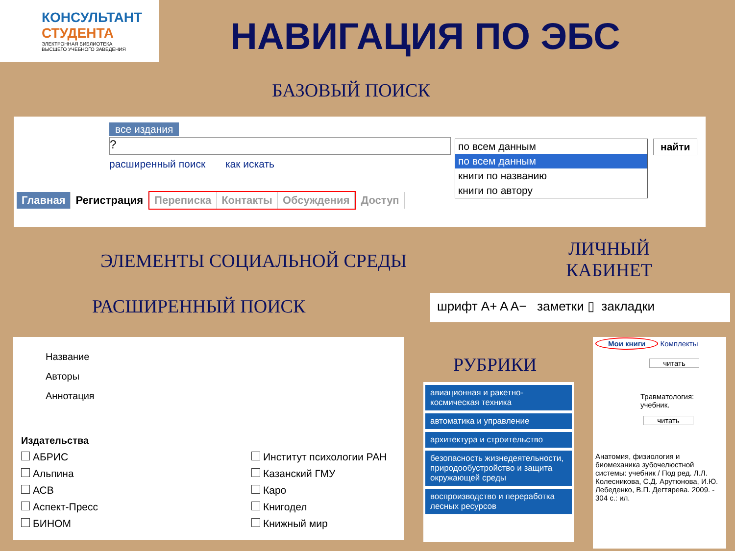КОНСУЛЬТАНТ
СТУДЕНТА
ЭЛЕКТРОННАЯ БИБЛИОТЕКА
ВЫСШЕГО УЧЕБНОГО ЗАВЕДЕНИЯ
НАВИГАЦИЯ ПО ЭБС
БАЗОВЫЙ ПОИСК
все издания
?
расширенный поиск как искать
по всем данным
по всем данным
книги по названию
книги по автору
найти
Главная Регистрация Переписка Контакты Обсуждения Доступ
ЭЛЕМЕНТЫ СОЦИАЛЬНОЙ СРЕДЫ
ЛИЧНЫЙ
КАБИНЕТ
РАСШИРЕННЫЙ ПОИСК шрифт A+ A A− заметки ▯ закладки
Название
Авторы
Аннотация
Издательства
АБРИС
Альпина
АСВ
Аспект-Пресс
БИНОМ
Институт психологии РАН
Казанский ГМУ
Каро
Книгодел
Книжный мир
РУБРИКИ
авиационная и ракетно-космическая техника
автоматика и управление
архитектура и строительство
безопасность жизнедеятельности, природообустройство и защита окружающей среды
воспроизводство и переработка лесных ресурсов
Мои книги Комплекты
читать
Травматология: учебник.
читать
Анатомия, физиология и биомеханика зубочелюстной системы: учебник / Под ред. Л.Л. Колесникова, С.Д. Арутюнова, И.Ю. Лебеденко, В.П. Дегтярева. 2009. - 304 с.: ил.